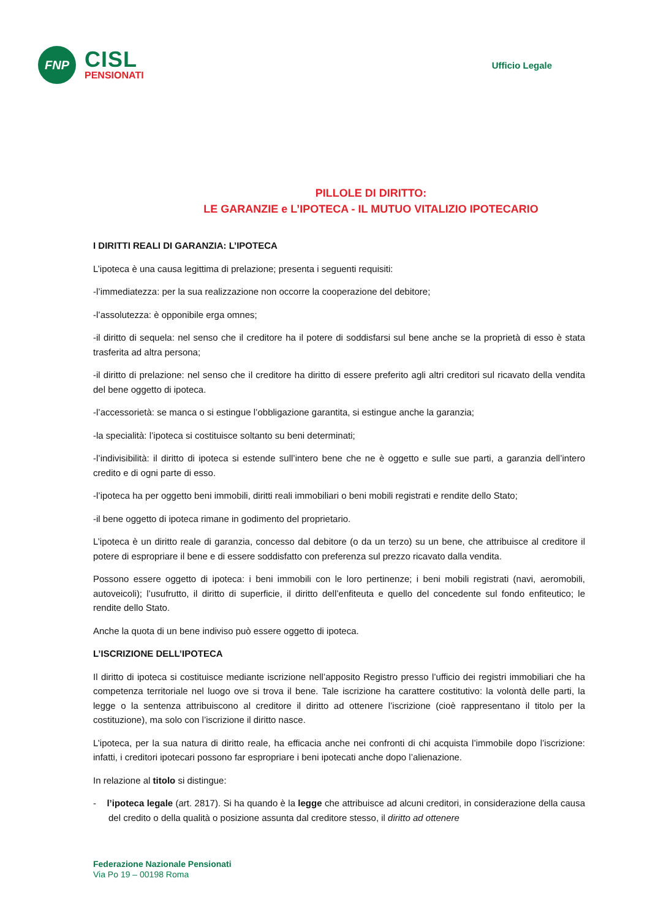FNP
CISL
PENSIONATI
Ufficio Legale
PILLOLE DI DIRITTO:
LE GARANZIE e L’IPOTECA - IL MUTUO VITALIZIO IPOTECARIO
I DIRITTI REALI DI GARANZIA: L’IPOTECA
L’ipoteca è una causa legittima di prelazione; presenta i seguenti requisiti:
-l’immediatezza: per la sua realizzazione non occorre la cooperazione del debitore;
-l’assolutezza: è opponibile erga omnes;
-il diritto di sequela: nel senso che il creditore ha il potere di soddisfarsi sul bene anche se la proprietà di esso è stata trasferita ad altra persona;
-il diritto di prelazione: nel senso che il creditore ha diritto di essere preferito agli altri creditori sul ricavato della vendita del bene oggetto di ipoteca.
-l’accessorietà: se manca o si estingue l’obbligazione garantita, si estingue anche la garanzia;
-la specialità: l’ipoteca si costituisce soltanto su beni determinati;
-l’indivisibilità: il diritto di ipoteca si estende sull’intero bene che ne è oggetto e sulle sue parti, a garanzia dell’intero credito e di ogni parte di esso.
-l’ipoteca ha per oggetto beni immobili, diritti reali immobiliari o beni mobili registrati e rendite dello Stato;
-il bene oggetto di ipoteca rimane in godimento del proprietario.
L’ipoteca è un diritto reale di garanzia, concesso dal debitore (o da un terzo) su un bene, che attribuisce al creditore il potere di espropriare il bene e di essere soddisfatto con preferenza sul prezzo ricavato dalla vendita.
Possono essere oggetto di ipoteca: i beni immobili con le loro pertinenze; i beni mobili registrati (navi, aeromobili, autoveicoli); l’usufrutto, il diritto di superficie, il diritto dell’enfiteuta e quello del concedente sul fondo enfiteutico; le rendite dello Stato.
Anche la quota di un bene indiviso può essere oggetto di ipoteca.
L’ISCRIZIONE DELL’IPOTECA
Il diritto di ipoteca si costituisce mediante iscrizione nell’apposito Registro presso l’ufficio dei registri immobiliari che ha competenza territoriale nel luogo ove si trova il bene. Tale iscrizione ha carattere costitutivo: la volontà delle parti, la legge o la sentenza attribuiscono al creditore il diritto ad ottenere l’iscrizione (cioè rappresentano il titolo per la costituzione), ma solo con l’iscrizione il diritto nasce.
L’ipoteca, per la sua natura di diritto reale, ha efficacia anche nei confronti di chi acquista l’immobile dopo l’iscrizione: infatti, i creditori ipotecari possono far espropriare i beni ipotecati anche dopo l’alienazione.
In relazione al titolo si distingue:
- l’ipoteca legale (art. 2817). Si ha quando è la legge che attribuisce ad alcuni creditori, in considerazione della causa del credito o della qualità o posizione assunta dal creditore stesso, il diritto ad ottenere
Federazione Nazionale Pensionati
Via Po 19 – 00198 Roma